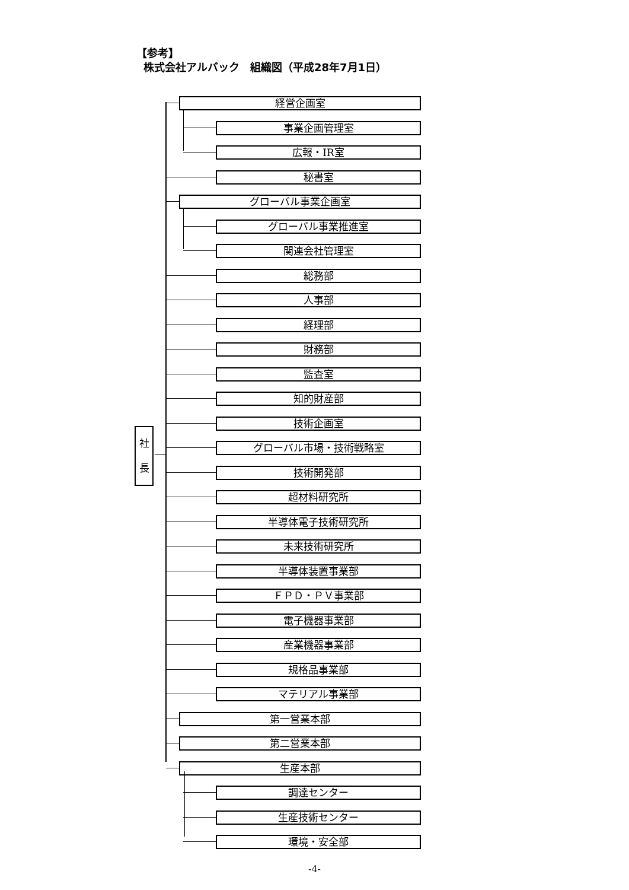【参考】
株式会社アルバック　組織図（平成28年7月1日）
社
長
経営企画室
事業企画管理室
広報・IR室
秘書室
グローバル事業企画室
グローバル事業推進室
関連会社管理室
総務部
人事部
経理部
財務部
監査室
知的財産部
技術企画室
グローバル市場・技術戦略室
技術開発部
超材料研究所
半導体電子技術研究所
未来技術研究所
半導体装置事業部
ＦＰＤ・ＰＶ事業部
電子機器事業部
産業機器事業部
規格品事業部
マテリアル事業部
第一営業本部
第二営業本部
生産本部
調達センター
生産技術センター
環境・安全部
-4-